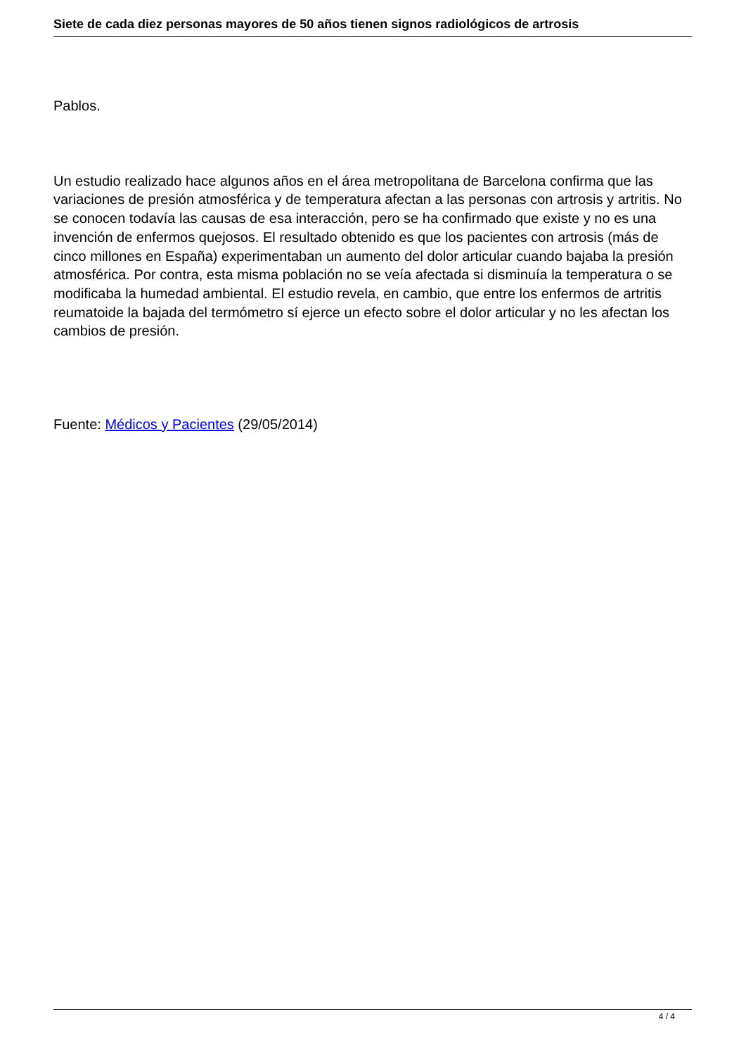Siete de cada diez personas mayores de 50 años tienen signos radiológicos de artrosis
Pablos.
Un estudio realizado hace algunos años en el área metropolitana de Barcelona confirma que las variaciones de presión atmosférica y de temperatura afectan a las personas con artrosis y artritis. No se conocen todavía las causas de esa interacción, pero se ha confirmado que existe y no es una invención de enfermos quejosos. El resultado obtenido es que los pacientes con artrosis (más de cinco millones en España) experimentaban un aumento del dolor articular cuando bajaba la presión atmosférica. Por contra, esta misma población no se veía afectada si disminuía la temperatura o se modificaba la humedad ambiental. El estudio revela, en cambio, que entre los enfermos de artritis reumatoide la bajada del termómetro sí ejerce un efecto sobre el dolor articular y no les afectan los cambios de presión.
Fuente: Médicos y Pacientes (29/05/2014)
4 / 4